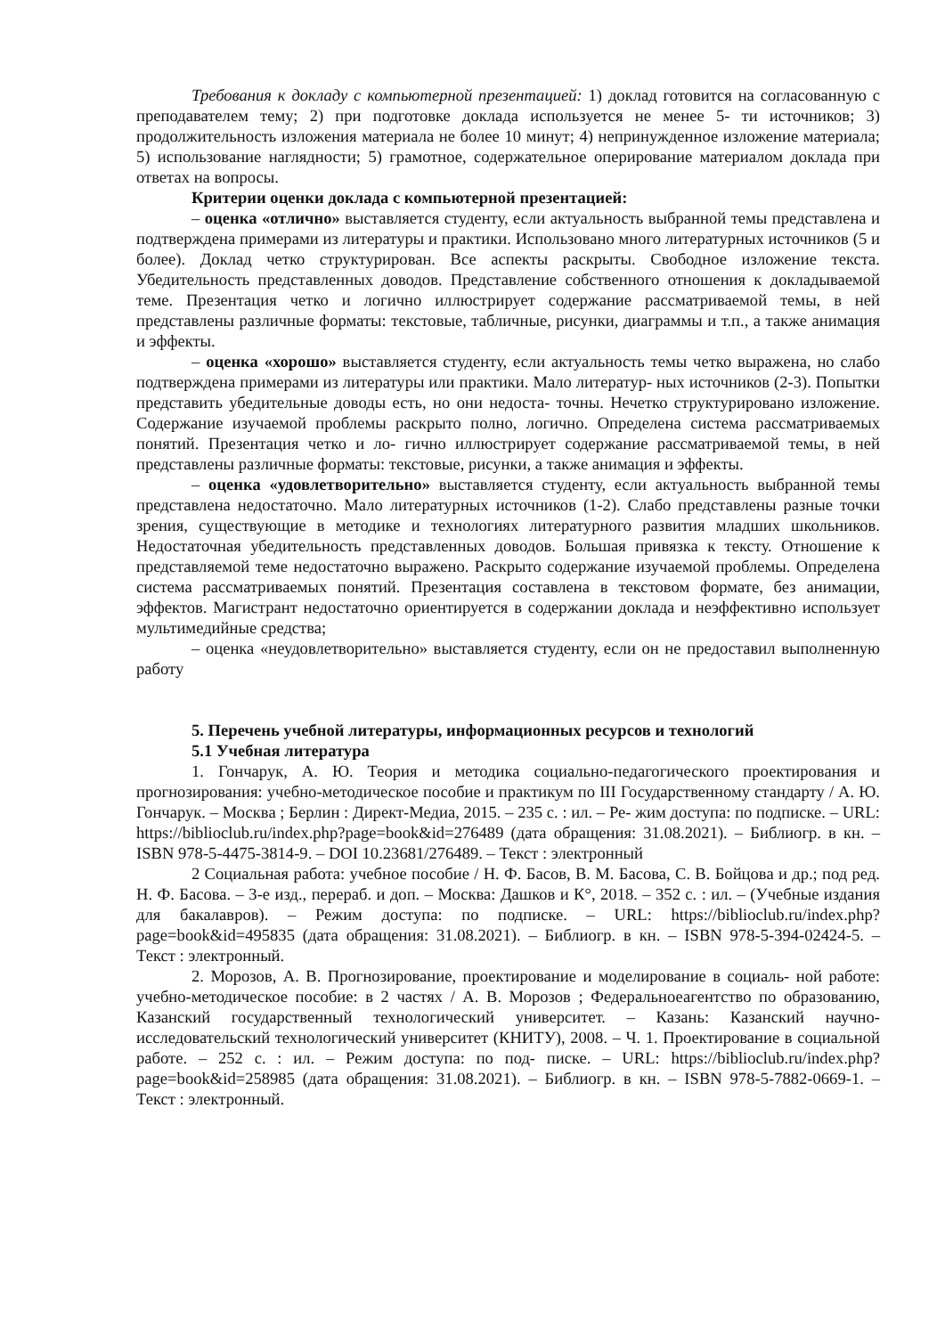Требования к докладу с компьютерной презентацией: 1) доклад готовится на согласованную с преподавателем тему; 2) при подготовке доклада используется не менее 5- ти источников; 3) продолжительность изложения материала не более 10 минут; 4) непринужденное изложение материала; 5) использование наглядности; 5) грамотное, содержательное оперирование материалом доклада при ответах на вопросы.
Критерии оценки доклада с компьютерной презентацией:
– оценка «отлично» выставляется студенту, если актуальность выбранной темы представлена и подтверждена примерами из литературы и практики. Использовано много литературных источников (5 и более). Доклад четко структурирован. Все аспекты раскрыты. Свободное изложение текста. Убедительность представленных доводов. Представление собственного отношения к докладываемой теме. Презентация четко и логично иллюстрирует содержание рассматриваемой темы, в ней представлены различные форматы: текстовые, табличные, рисунки, диаграммы и т.п., а также анимация и эффекты.
– оценка «хорошо» выставляется студенту, если актуальность темы четко выражена, но слабо подтверждена примерами из литературы или практики. Мало литератур- ных источников (2-3). Попытки представить убедительные доводы есть, но они недоста- точны. Нечетко структурировано изложение. Содержание изучаемой проблемы раскрыто полно, логично. Определена система рассматриваемых понятий. Презентация четко и ло- гично иллюстрирует содержание рассматриваемой темы, в ней представлены различные форматы: текстовые, рисунки, а также анимация и эффекты.
– оценка «удовлетворительно» выставляется студенту, если актуальность выбранной темы представлена недостаточно. Мало литературных источников (1-2). Слабо представлены разные точки зрения, существующие в методике и технологиях литературного развития младших школьников. Недостаточная убедительность представленных доводов. Большая привязка к тексту. Отношение к представляемой теме недостаточно выражено. Раскрыто содержание изучаемой проблемы. Определена система рассматриваемых понятий. Презентация составлена в текстовом формате, без анимации, эффектов. Магистрант недостаточно ориентируется в содержании доклада и неэффективно использует мультимедийные средства;
– оценка «неудовлетворительно» выставляется студенту, если он не предоставил выполненную работу
5. Перечень учебной литературы, информационных ресурсов и технологий
5.1 Учебная литература
1. Гончарук, А. Ю. Теория и методика социально-педагогического проектирования и прогнозирования: учебно-методическое пособие и практикум по III Государственному стандарту / А. Ю. Гончарук. – Москва ; Берлин : Директ-Медиа, 2015. – 235 с. : ил. – Ре- жим доступа: по подписке. – URL: https://biblioclub.ru/index.php?page=book&id=276489 (дата обращения: 31.08.2021). – Библиогр. в кн. – ISBN 978-5-4475-3814-9. – DOI 10.23681/276489. – Текст : электронный
2 Социальная работа: учебное пособие / Н. Ф. Басов, В. М. Басова, С. В. Бойцова и др.; под ред. Н. Ф. Басова. – 3-е изд., перераб. и доп. – Москва: Дашков и К°, 2018. – 352 с. : ил. – (Учебные издания для бакалавров). – Режим доступа: по подписке. – URL: https://biblioclub.ru/index.php?page=book&id=495835 (дата обращения: 31.08.2021). – Библиогр. в кн. – ISBN 978-5-394-02424-5. – Текст : электронный.
2. Морозов, А. В. Прогнозирование, проектирование и моделирование в социаль- ной работе: учебно-методическое пособие: в 2 частях / А. В. Морозов ; Федеральноеагентство по образованию, Казанский государственный технологический университет. – Казань: Казанский научно-исследовательский технологический университет (КНИТУ), 2008. – Ч. 1. Проектирование в социальной работе. – 252 с. : ил. – Режим доступа: по под- писке. – URL: https://biblioclub.ru/index.php?page=book&id=258985 (дата обращения: 31.08.2021). – Библиогр. в кн. – ISBN 978-5-7882-0669-1. – Текст : электронный.